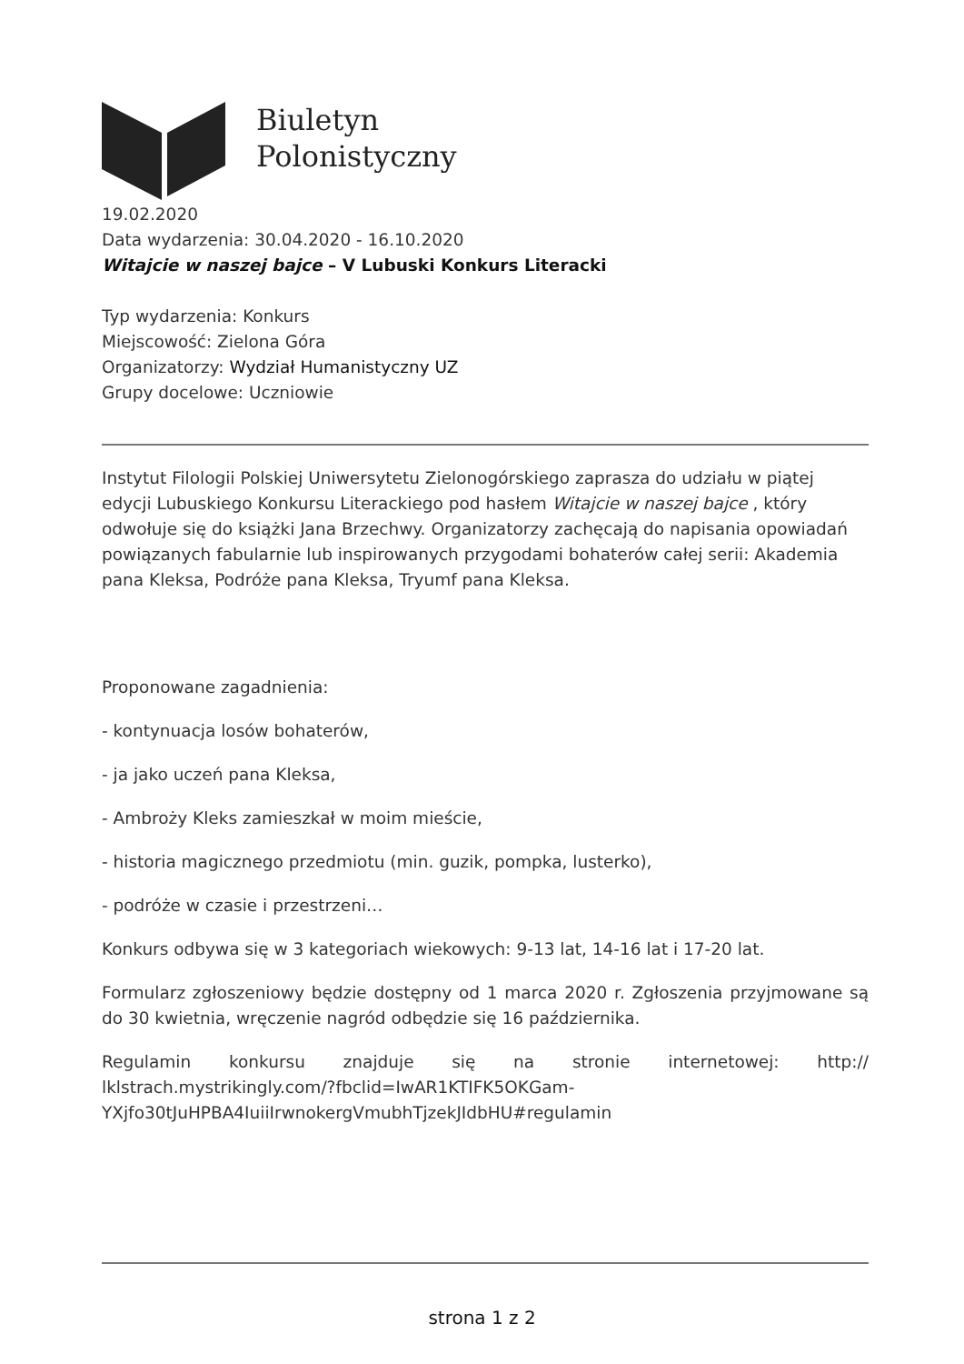Biuletyn
Polonistyczny
19.02.2020
Data wydarzenia: 30.04.2020 - 16.10.2020
Witajcie w naszej bajce – V Lubuski Konkurs Literacki
Typ wydarzenia: Konkurs
Miejscowość: Zielona Góra
Organizatorzy: Wydział Humanistyczny UZ
Grupy docelowe: Uczniowie
Instytut Filologii Polskiej Uniwersytetu Zielonogórskiego zaprasza do udziału w piątej edycji Lubuskiego Konkursu Literackiego pod hasłem Witajcie w naszej bajce , który odwołuje się do książki Jana Brzechwy. Organizatorzy zachęcają do napisania opowiadań powiązanych fabularnie lub inspirowanych przygodami bohaterów całej serii: Akademia pana Kleksa, Podróże pana Kleksa, Tryumf pana Kleksa.
Proponowane zagadnienia:
- kontynuacja losów bohaterów,
- ja jako uczeń pana Kleksa,
- Ambroży Kleks zamieszkał w moim mieście,
- historia magicznego przedmiotu (min. guzik, pompka, lusterko),
- podróże w czasie i przestrzeni…
Konkurs odbywa się w 3 kategoriach wiekowych: 9-13 lat, 14-16 lat i 17-20 lat.
Formularz zgłoszeniowy będzie dostępny od 1 marca 2020 r. Zgłoszenia przyjmowane są do 30 kwietnia, wręczenie nagród odbędzie się 16 października.
Regulamin konkursu znajduje się na stronie internetowej: http:// lklstrach.mystrikingly.com/?fbclid=IwAR1KTIFK5OKGam-YXjfo30tJuHPBA4IuiiIrwnokergVmubhTjzekJIdbHU#regulamin
strona 1 z 2